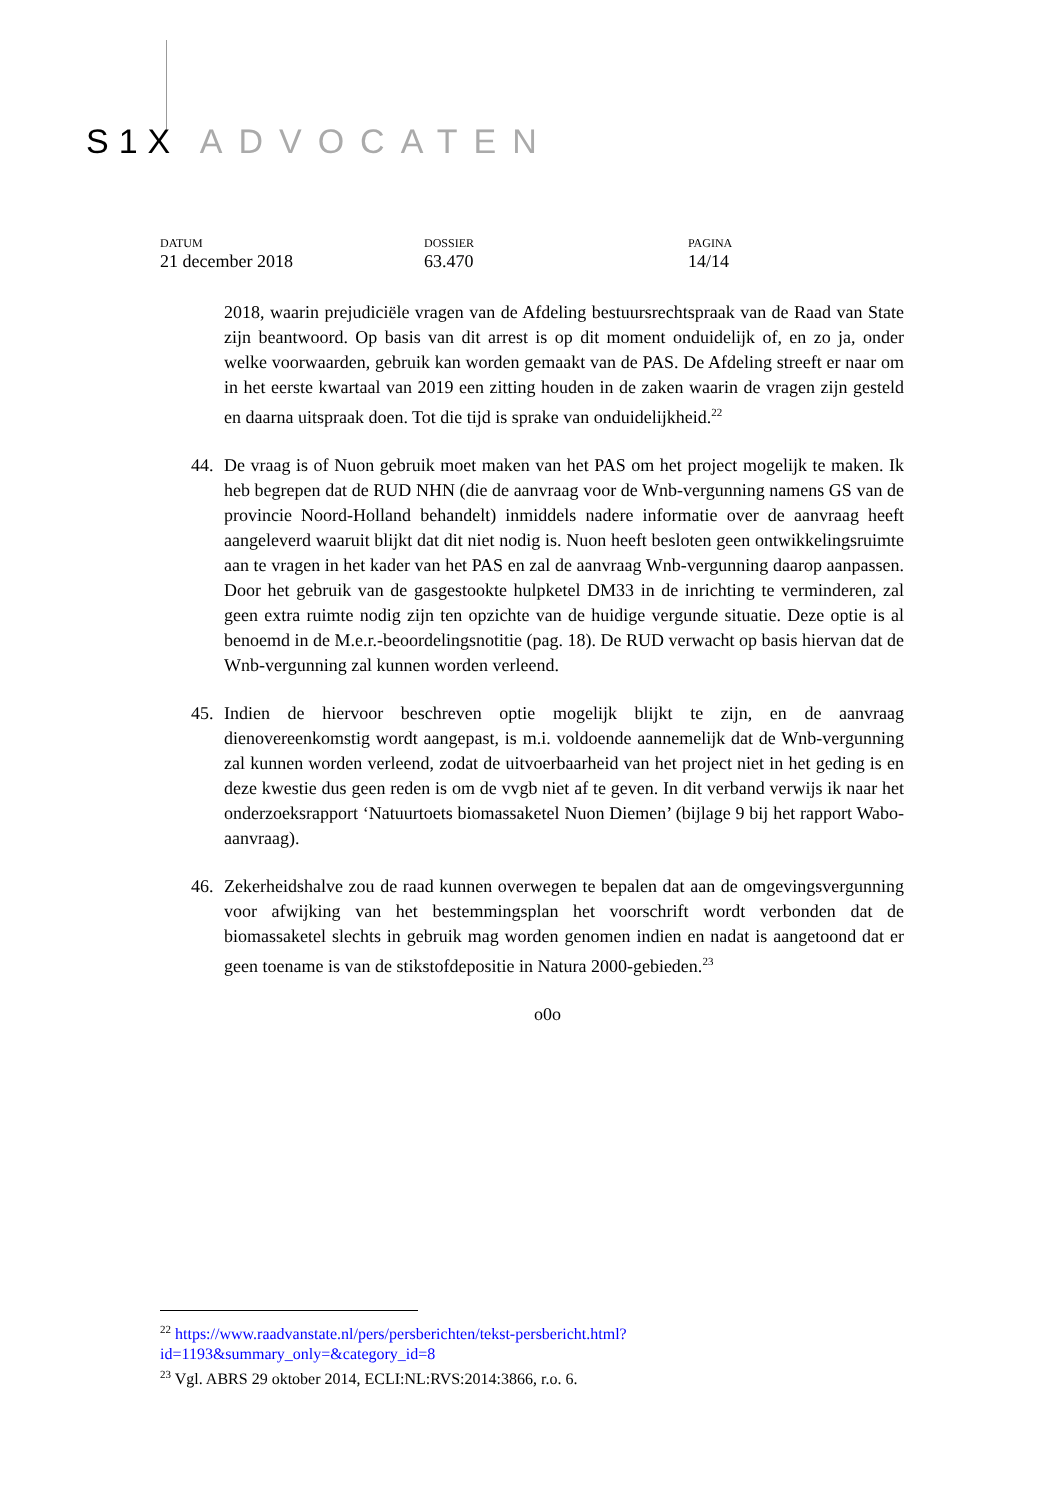S1X ADVOCATEN
DATUM
21 december 2018
DOSSIER
63.470
PAGINA
14/14
2018, waarin prejudiciële vragen van de Afdeling bestuursrechtspraak van de Raad van State zijn beantwoord. Op basis van dit arrest is op dit moment onduidelijk of, en zo ja, onder welke voorwaarden, gebruik kan worden gemaakt van de PAS. De Afdeling streeft er naar om in het eerste kwartaal van 2019 een zitting houden in de zaken waarin de vragen zijn gesteld en daarna uitspraak doen. Tot die tijd is sprake van onduidelijkheid.<sup>22</sup>
44. De vraag is of Nuon gebruik moet maken van het PAS om het project mogelijk te maken. Ik heb begrepen dat de RUD NHN (die de aanvraag voor de Wnb-vergunning namens GS van de provincie Noord-Holland behandelt) inmiddels nadere informatie over de aanvraag heeft aangeleverd waaruit blijkt dat dit niet nodig is. Nuon heeft besloten geen ontwikkelingsruimte aan te vragen in het kader van het PAS en zal de aanvraag Wnb-vergunning daarop aanpassen. Door het gebruik van de gasgestookte hulpketel DM33 in de inrichting te verminderen, zal geen extra ruimte nodig zijn ten opzichte van de huidige vergunde situatie. Deze optie is al benoemd in de M.e.r.-beoordelingsnotitie (pag. 18). De RUD verwacht op basis hiervan dat de Wnb-vergunning zal kunnen worden verleend.
45. Indien de hiervoor beschreven optie mogelijk blijkt te zijn, en de aanvraag dienovereenkomstig wordt aangepast, is m.i. voldoende aannemelijk dat de Wnb-vergunning zal kunnen worden verleend, zodat de uitvoerbaarheid van het project niet in het geding is en deze kwestie dus geen reden is om de vvgb niet af te geven. In dit verband verwijs ik naar het onderzoeksrapport ‘Natuurtoets biomassaketel Nuon Diemen’ (bijlage 9 bij het rapport Wabo-aanvraag).
46. Zekerheidshalve zou de raad kunnen overwegen te bepalen dat aan de omgevingsvergunning voor afwijking van het bestemmingsplan het voorschrift wordt verbonden dat de biomassaketel slechts in gebruik mag worden genomen indien en nadat is aangetoond dat er geen toename is van de stikstofdepositie in Natura 2000-gebieden.<sup>23</sup>
o0o
<sup>22</sup> https://www.raadvanstate.nl/pers/persberichten/tekst-persbericht.html?id=1193&summary_only=&category_id=8
<sup>23</sup> Vgl. ABRS 29 oktober 2014, ECLI:NL:RVS:2014:3866, r.o. 6.